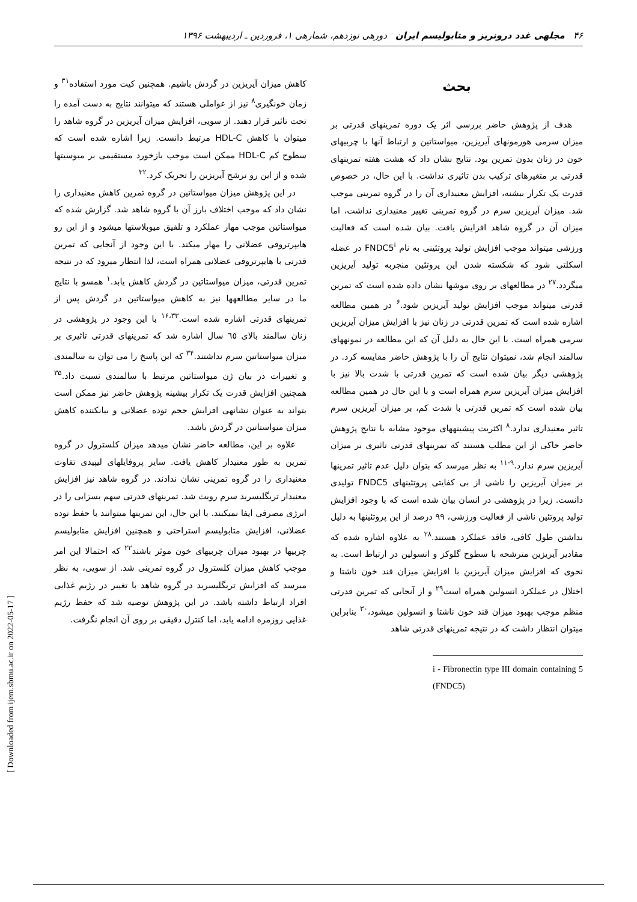۴۶ مجلهی غدد درونریز و متابولیسم ایران دورهی نوزدهم، شمارهی ۱، فروردین ـ اردیبهشت ۱۳۹۶
بحث
هدف از پژوهش حاضر بررسی اثر یک دوره تمرینهای قدرتی بر میزان سرمی هورمونهای آیریزین، میواستاتین و ارتباط آنها با چربیهای خون در زنان بدون تمرین بود. نتایج نشان داد که هشت هفته تمرینهای قدرتی بر متغیرهای ترکیب بدن تاثیری نداشت. با این حال، در خصوص قدرت یک تکرار بیشنه، افزایش معنیداری آن را در گروه تمرینی موجب شد. میزان آیریزین سرم در گروه تمرینی تغییر معنیداری نداشت، اما میزان آن در گروه شاهد افزایش یافت. بیان شده است که فعالیت ورزشی میتواند موجب افزایش تولید پروتئینی به نام FNDC5<sup>i</sup> در عضله اسکلتی شود که شکسته شدن این پروتئین منجربه تولید آیریزین میگردد.<sup>۲۷</sup> در مطالعهای بر روی موشها نشان داده شده است که تمرین قدرتی میتواند موجب افزایش تولید آیریزین شود.<sup>۶</sup> در همین مطالعه اشاره شده است که تمرین قدرتی در زنان نیز با افزایش میزان آیریزین سرمی همراه است. با این حال به دلیل آن که این مطالعه در نمونههای سالمند انجام شد، نمیتوان نتایج آن را با پژوهش حاضر مقایسه کرد. در پژوهشی دیگر بیان شده است که تمرین قدرتی با شدت بالا نیز با افزایش میزان آیریزین سرم همراه است و با این حال در همین مطالعه بیان شده است که تمرین قدرتی با شدت کم، بر میزان آیریزین سرم تاثیر معنیداری ندارد.<sup>۸</sup> اکثریت پیشینههای موجود مشابه با نتایج پژوهش حاضر حاکی از این مطلب هستند که تمرینهای قدرتی تاثیری بر میزان آیریزین سرم ندارد.<sup>۹-۱۱</sup> به نظر میرسد که بتوان دلیل عدم تاثیر تمرینها بر میزان آیریزین را ناشی از بی کفایتی پروتئینهای FNDC5 تولیدی دانست. زیرا در پژوهشی در انسان بیان شده است که با وجود افزایش تولید پروتئین ناشی از فعالیت ورزشی، ۹۹ درصد از این پروتئینها به دلیل نداشتن طول کافی، فاقد عملکرد هستند.<sup>۲۸</sup> به علاوه اشاره شده که مقادیر آیریزین مترشحه با سطوح گلوکز و انسولین در ارتباط است. به نحوی که افزایش میزان آیریزین با افزایش میزان قند خون ناشتا و اختلال در عملکرد انسولین همراه است<sup>۲۹</sup> و از آنجایی که تمرین قدرتی منظم موجب بهبود میزان قند خون ناشتا و انسولین میشود،<sup>۳۰</sup> بنابراین میتوان انتظار داشت که در نتیجه تمرینهای قدرتی شاهد
i - Fibronectin type III domain containing 5 (FNDC5)
کاهش میزان آیریزین در گردش باشیم. همچنین کیت مورد استفاده<sup>۳۱</sup> و زمان خونگیری<sup>۸</sup> نیز از عواملی هستند که میتوانند نتایج به دست آمده را تحت تاثیر قرار دهند. از سویی، افزایش میزان آیریزین در گروه شاهد را میتوان با کاهش HDL-C مرتبط دانست. زیرا اشاره شده است که سطوح کم HDL-C ممکن است موجب بازخورد مستقیمی بر میوسیتها شده و از این رو ترشح آیریزین را تحریک کرد.<sup>۳۲</sup>
در این پژوهش میزان میواستاتین در گروه تمرین کاهش معنیداری را نشان داد که موجب اختلاف بارز آن با گروه شاهد شد. گزارش شده که میواستاتین موجب مهار عملکرد و تلفیق میوبلاستها میشود و از این رو هایپرتروفی عضلانی را مهار میکند. با این وجود از آنجایی که تمرین قدرتی با هایپرتروفی عضلانی همراه است، لذا انتظار میرود که در نتیجه تمرین قدرتی، میزان میواستاتین در گردش کاهش یابد.<sup>۱</sup> همسو با نتایج ما در سایر مطالعهها نیز به کاهش میواستاتین در گردش پس از تمرینهای قدرتی اشاره شده است.<sup>۱۶،۳۳</sup> با این وجود در پژوهشی در زنان سالمند بالای ٦٥ سال اشاره شد که تمرینهای قدرتی تاثیری بر میزان میواستاتین سرم نداشتند.<sup>۳۴</sup> که این پاسخ را می توان به سالمندی و تغییرات در بیان ژن میواستاتین مرتبط با سالمندی نسبت داد.<sup>۳۵</sup> همچنین افزایش قدرت یک تکرار بیشینه پژوهش حاضر نیز ممکن است بتواند به عنوان نشانهی افزایش حجم توده عضلانی و بیانکننده کاهش میزان میواستاتین در گردش باشد.
علاوه بر این، مطالعه حاضر نشان میدهد میزان کلسترول در گروه تمرین به طور معنیدار کاهش یافت. سایر پروفایلهای لیپیدی تفاوت معنیداری را در گروه تمرینی نشان ندادند. در گروه شاهد نیز افزایش معنیدار تریگلیسرید سرم رویت شد. تمرینهای قدرتی سهم بسزایی را در انرژی مصرفی ایفا نمیکنند. با این حال، این تمرینها میتوانند با حفظ توده عضلانی، افزایش متابولیسم استراحتی و همچنین افزایش متابولیسم چربیها در بهبود میزان چربیهای خون موثر باشند<sup>۲۲</sup> که احتمالا این امر موجب کاهش میزان کلسترول در گروه تمرینی شد. از سویی، به نظر میرسد که افزایش تریگلیسرید در گروه شاهد با تغییر در رژیم غذایی افراد ارتباط داشته باشد. در این پژوهش توصیه شد که حفظ رژیم غذایی روزمره ادامه یابد، اما کنترل دقیقی بر روی آن انجام نگرفت.
[ Downloaded from ijem.sbmu.ac.ir on 2022-05-17 ]